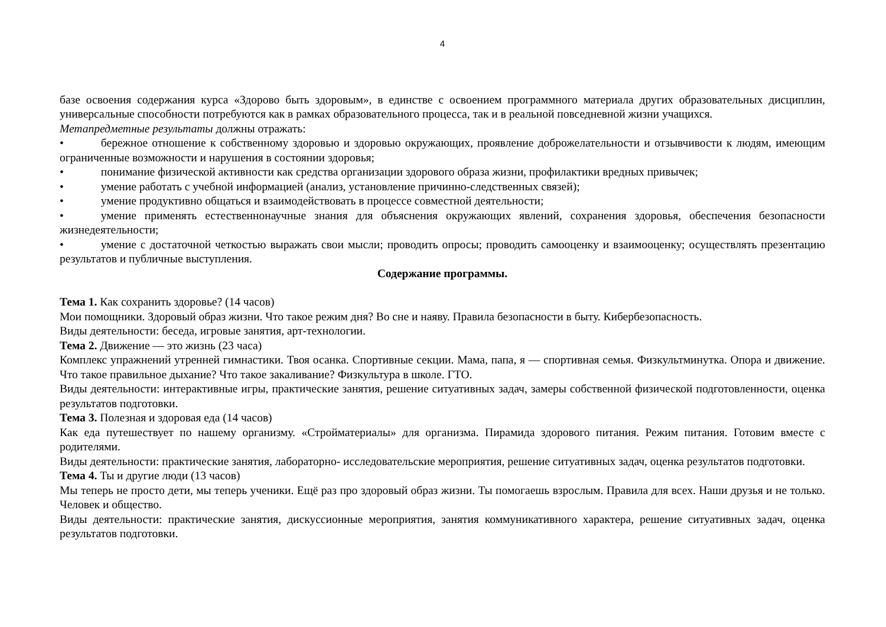4
базе освоения содержания курса «Здорово быть здоровым», в единстве с освоением программного материала других образовательных дисциплин, универсальные способности потребуются как в рамках образовательного процесса, так и в реальной повседневной жизни учащихся.
Метапредметные результаты должны отражать:
• бережное отношение к собственному здоровью и здоровью окружающих, проявление доброжелательности и отзывчивости к людям, имеющим ограниченные возможности и нарушения в состоянии здоровья;
• понимание физической активности как средства организации здорового образа жизни, профилактики вредных привычек;
• умение работать с учебной информацией (анализ, установление причинно-следственных связей);
• умение продуктивно общаться и взаимодействовать в процессе совместной деятельности;
• умение применять естественнонаучные знания для объяснения окружающих явлений, сохранения здоровья, обеспечения безопасности жизнедеятельности;
• умение с достаточной четкостью выражать свои мысли; проводить опросы; проводить самооценку и взаимооценку; осуществлять презентацию результатов и публичные выступления.
Содержание программы.
Тема 1. Как сохранить здоровье? (14 часов)
Мои помощники. Здоровый образ жизни. Что такое режим дня? Во сне и наяву. Правила безопасности в быту. Кибербезопасность.
Виды деятельности: беседа, игровые занятия, арт-технологии.
Тема 2. Движение — это жизнь (23 часа)
Комплекс упражнений утренней гимнастики. Твоя осанка. Спортивные секции. Мама, папа, я — спортивная семья. Физкультминутка. Опора и движение. Что такое правильное дыхание? Что такое закаливание? Физкультура в школе. ГТО.
Виды деятельности: интерактивные игры, практические занятия, решение ситуативных задач, замеры собственной физической подготовленности, оценка результатов подготовки.
Тема 3. Полезная и здоровая еда (14 часов)
Как еда путешествует по нашему организму. «Стройматериалы» для организма. Пирамида здорового питания. Режим питания. Готовим вместе с родителями.
Виды деятельности: практические занятия, лабораторно- исследовательские мероприятия, решение ситуативных задач, оценка результатов подготовки.
Тема 4. Ты и другие люди (13 часов)
Мы теперь не просто дети, мы теперь ученики. Ещё раз про здоровый образ жизни. Ты помогаешь взрослым. Правила для всех. Наши друзья и не только. Человек и общество.
Виды деятельности: практические занятия, дискуссионные мероприятия, занятия коммуникативного характера, решение ситуативных задач, оценка результатов подготовки.